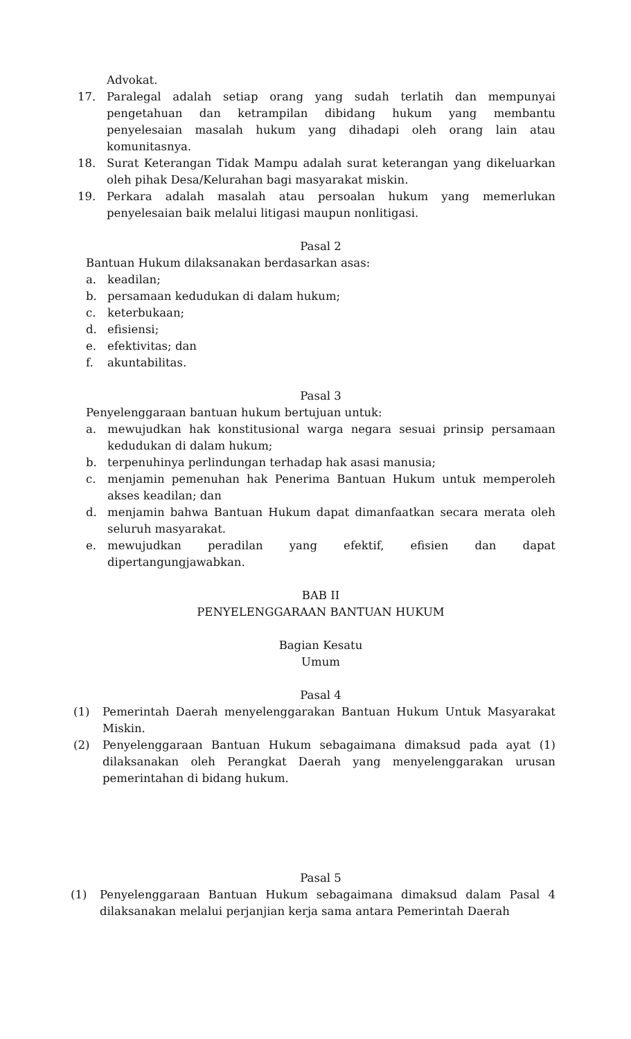Advokat.
17. Paralegal adalah setiap orang yang sudah terlatih dan mempunyai pengetahuan dan ketrampilan dibidang hukum yang membantu penyelesaian masalah hukum yang dihadapi oleh orang lain atau komunitasnya.
18. Surat Keterangan Tidak Mampu adalah surat keterangan yang dikeluarkan oleh pihak Desa/Kelurahan bagi masyarakat miskin.
19. Perkara adalah masalah atau persoalan hukum yang memerlukan penyelesaian baik melalui litigasi maupun nonlitigasi.
Pasal 2
Bantuan Hukum dilaksanakan berdasarkan asas:
a. keadilan;
b. persamaan kedudukan di dalam hukum;
c. keterbukaan;
d. efisiensi;
e. efektivitas; dan
f. akuntabilitas.
Pasal 3
Penyelenggaraan bantuan hukum bertujuan untuk:
a. mewujudkan hak konstitusional warga negara sesuai prinsip persamaan kedudukan di dalam hukum;
b. terpenuhinya perlindungan terhadap hak asasi manusia;
c. menjamin pemenuhan hak Penerima Bantuan Hukum untuk memperoleh akses keadilan; dan
d. menjamin bahwa Bantuan Hukum dapat dimanfaatkan secara merata oleh seluruh masyarakat.
e. mewujudkan peradilan yang efektif, efisien dan dapat dipertangungjawabkan.
BAB II
PENYELENGGARAAN BANTUAN HUKUM
Bagian Kesatu
Umum
Pasal 4
(1) Pemerintah Daerah menyelenggarakan Bantuan Hukum Untuk Masyarakat Miskin.
(2) Penyelenggaraan Bantuan Hukum sebagaimana dimaksud pada ayat (1) dilaksanakan oleh Perangkat Daerah yang menyelenggarakan urusan pemerintahan di bidang hukum.
Pasal 5
(1) Penyelenggaraan Bantuan Hukum sebagaimana dimaksud dalam Pasal 4 dilaksanakan melalui perjanjian kerja sama antara Pemerintah Daerah